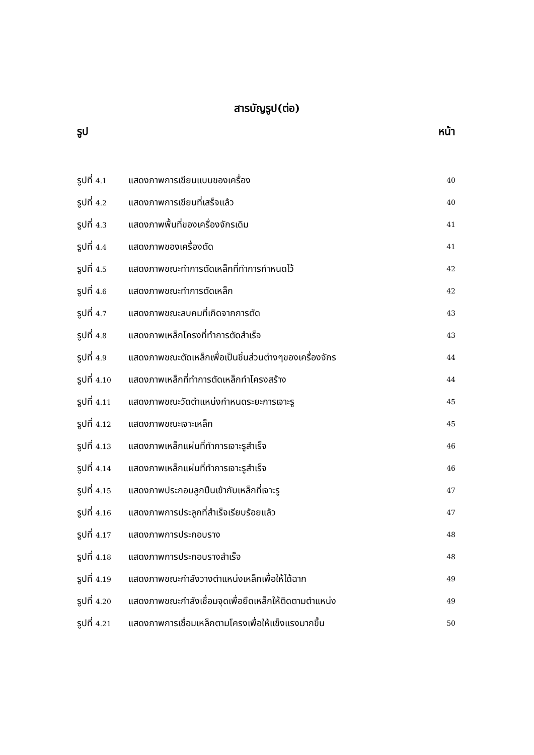สารบัญรูป(ต่อ)
รูป หน้า
รูปที่ 4.1 แสดงภาพการเขียนแบบของเครื่อง 40
รูปที่ 4.2 แสดงภาพการเขียนที่เสร็จแล้ว 40
รูปที่ 4.3 แสดงภาพพื้นที่ของเครื่องจักรเดิม 41
รูปที่ 4.4 แสดงภาพของเครื่องตัด 41
รูปที่ 4.5 แสดงภาพขณะทำการตัดเหล็กที่ทำการกำหนดไว้ 42
รูปที่ 4.6 แสดงภาพขณะทำการตัดเหล็ก 42
รูปที่ 4.7 แสดงภาพขณะลบคมที่เกิดจากการตัด 43
รูปที่ 4.8 แสดงภาพเหล็กโครงที่ทำการตัดสำเร็จ 43
รูปที่ 4.9 แสดงภาพขณะตัดเหล็กเพื่อเป็นชิ้นส่วนต่างๆของเครื่องจักร 44
รูปที่ 4.10 แสดงภาพเหล็กที่ทำการตัดเหล็กทำโครงสร้าง 44
รูปที่ 4.11 แสดงภาพขณะวัดตำแหน่งกำหนดระยะการเจาะรู 45
รูปที่ 4.12 แสดงภาพขณะเจาะเหล็ก 45
รูปที่ 4.13 แสดงภาพเหล็กแผ่นที่ทำการเจาะรูสำเร็จ 46
รูปที่ 4.14 แสดงภาพเหล็กแผ่นที่ทำการเจาะรูสำเร็จ 46
รูปที่ 4.15 แสดงภาพประกอบลูกปืนเข้ากับเหล็กที่เจาะรู 47
รูปที่ 4.16 แสดงภาพการประลูกที่สำเร็จเรียบร้อยแล้ว 47
รูปที่ 4.17 แสดงภาพการประกอบราง 48
รูปที่ 4.18 แสดงภาพการประกอบรางสำเร็จ 48
รูปที่ 4.19 แสดงภาพขณะกำลังวางตำแหน่งเหล็กเพื่อให้ได้ฉาก 49
รูปที่ 4.20 แสดงภาพขณะกำลังเชื่อมจุดเพื่อยึดเหล็กให้ติดตามตำแหน่ง 49
รูปที่ 4.21 แสดงภาพการเชื่อมเหล็กตามโครงเพื่อให้แข็งแรงมากขึ้น 50